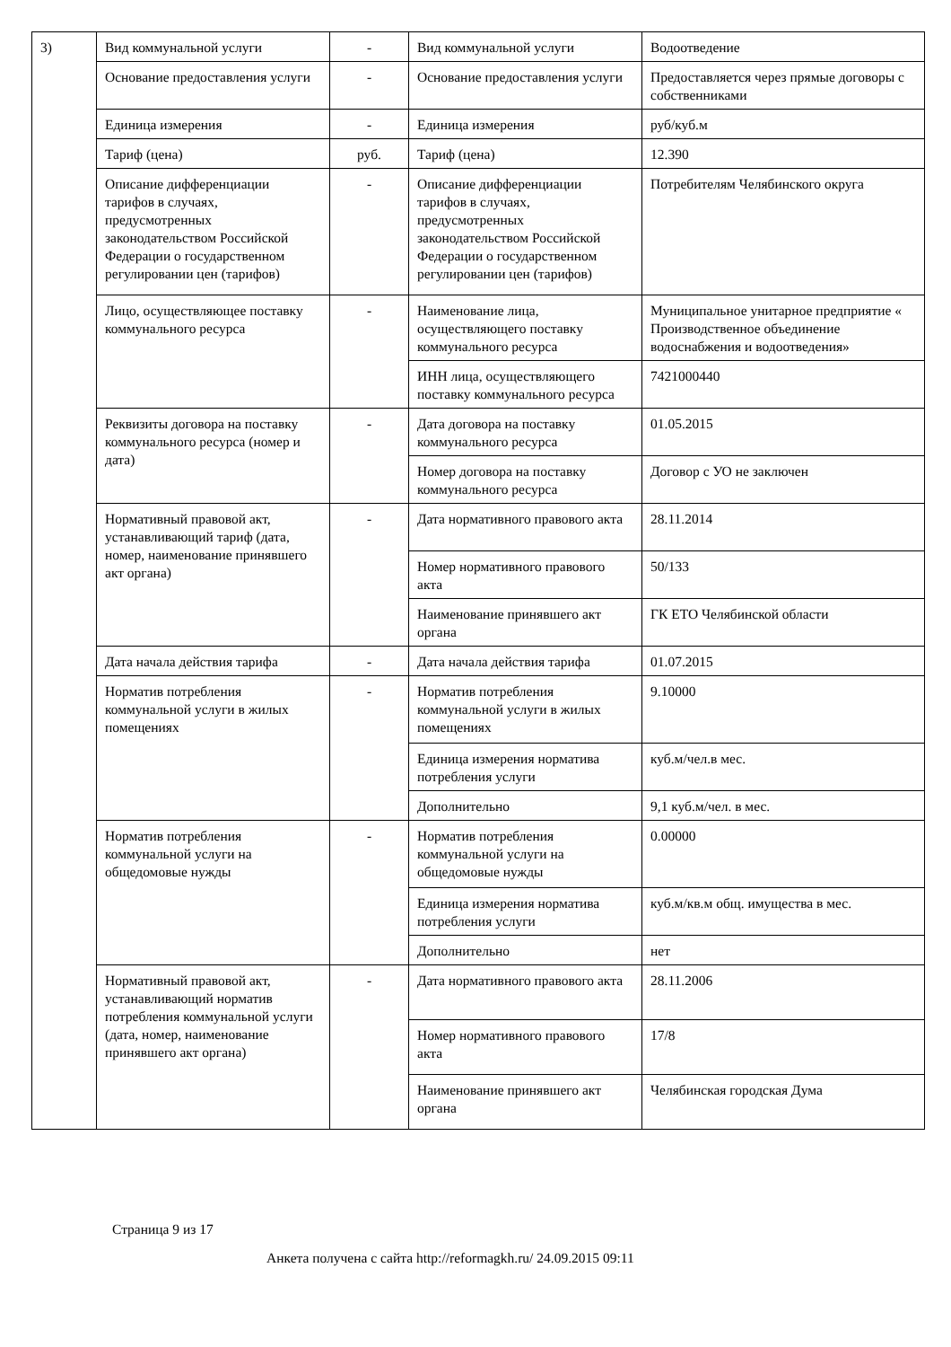| 3) | Вид коммунальной услуги | - | Вид коммунальной услуги | Водоотведение |
| | Основание предоставления услуги | - | Основание предоставления услуги | Предоставляется через прямые договоры с собственниками |
| | Единица измерения | - | Единица измерения | руб/куб.м |
| | Тариф (цена) | руб. | Тариф (цена) | 12.390 |
| | Описание дифференциации тарифов в случаях, предусмотренных законодательством Российской Федерации о государственном регулировании цен (тарифов) | - | Описание дифференциации тарифов в случаях, предусмотренных законодательством Российской Федерации о государственном регулировании цен (тарифов) | Потребителям Челябинского округа |
| | Лицо, осуществляющее поставку коммунального ресурса | - | Наименование лица, осуществляющего поставку коммунального ресурса | Муниципальное унитарное предприятие « Производственное объединение водоснабжения и водоотведения» |
| | | | ИНН лица, осуществляющего поставку коммунального ресурса | 7421000440 |
| | Реквизиты договора на поставку коммунального ресурса (номер и дата) | - | Дата договора на поставку коммунального ресурса | 01.05.2015 |
| | | | Номер договора на поставку коммунального ресурса | Договор с УО не заключен |
| | Нормативный правовой акт, устанавливающий тариф (дата, номер, наименование принявшего акт органа) | - | Дата нормативного правового акта | 28.11.2014 |
| | | | Номер нормативного правового акта | 50/133 |
| | | | Наименование принявшего акт органа | ГК ЕТО Челябинской области |
| | Дата начала действия тарифа | - | Дата начала действия тарифа | 01.07.2015 |
| | Норматив потребления коммунальной услуги в жилых помещениях | - | Норматив потребления коммунальной услуги в жилых помещениях | 9.10000 |
| | | | Единица измерения норматива потребления услуги | куб.м/чел.в мес. |
| | | | Дополнительно | 9,1 куб.м/чел. в мес. |
| | Норматив потребления коммунальной услуги на общедомовые нужды | - | Норматив потребления коммунальной услуги на общедомовые нужды | 0.00000 |
| | | | Единица измерения норматива потребления услуги | куб.м/кв.м общ. имущества в мес. |
| | | | Дополнительно | нет |
| | Нормативный правовой акт, устанавливающий норматив потребления коммунальной услуги (дата, номер, наименование принявшего акт органа) | - | Дата нормативного правового акта | 28.11.2006 |
| | | | Номер нормативного правового акта | 17/8 |
| | | | Наименование принявшего акт органа | Челябинская городская Дума |
Страница 9 из 17
Анкета получена с сайта http://reformagkh.ru/ 24.09.2015 09:11